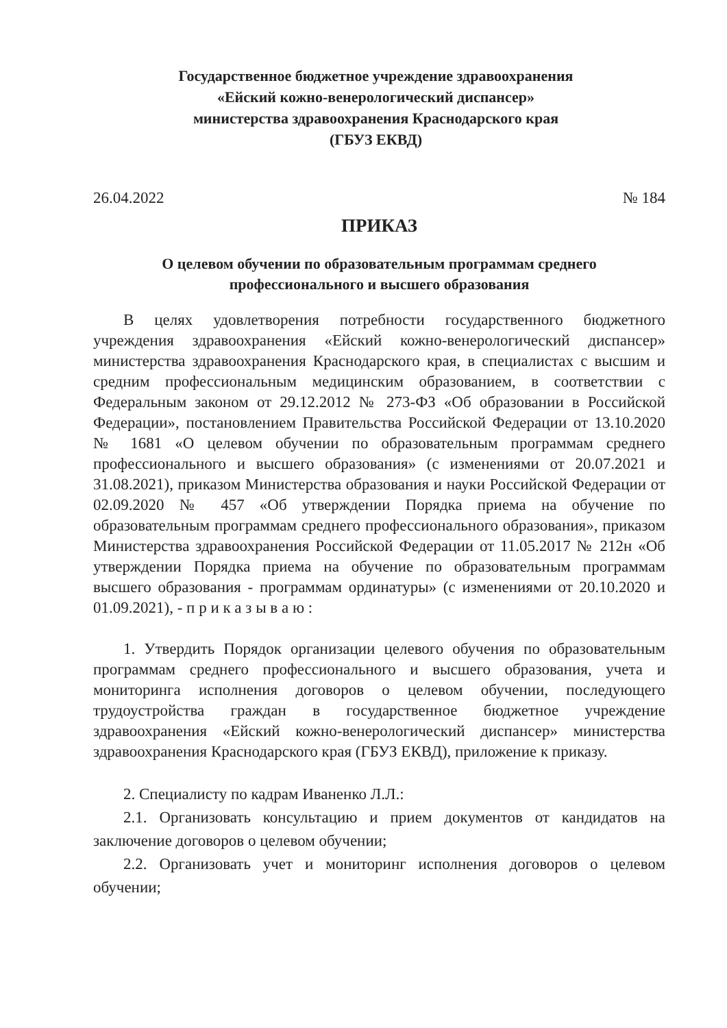Государственное бюджетное учреждение здравоохранения
«Ейский кожно-венерологический диспансер»
министерства здравоохранения Краснодарского края
(ГБУЗ ЕКВД)
26.04.2022 № 184
ПРИКАЗ
О целевом обучении по образовательным программам среднего
профессионального и высшего образования
В целях удовлетворения потребности государственного бюджетного учреждения здравоохранения «Ейский кожно-венерологический диспансер» министерства здравоохранения Краснодарского края, в специалистах с высшим и средним профессиональным медицинским образованием, в соответствии с Федеральным законом от 29.12.2012 № 273-ФЗ «Об образовании в Российской Федерации», постановлением Правительства Российской Федерации от 13.10.2020 № 1681 «О целевом обучении по образовательным программам среднего профессионального и высшего образования» (с изменениями от 20.07.2021 и 31.08.2021), приказом Министерства образования и науки Российской Федерации от 02.09.2020 № 457 «Об утверждении Порядка приема на обучение по образовательным программам среднего профессионального образования», приказом Министерства здравоохранения Российской Федерации от 11.05.2017 № 212н «Об утверждении Порядка приема на обучение по образовательным программам высшего образования - программам ординатуры» (с изменениями от 20.10.2020 и 01.09.2021), - п р и к а з ы в а ю :
1. Утвердить Порядок организации целевого обучения по образовательным программам среднего профессионального и высшего образования, учета и мониторинга исполнения договоров о целевом обучении, последующего трудоустройства граждан в государственное бюджетное учреждение здравоохранения «Ейский кожно-венерологический диспансер» министерства здравоохранения Краснодарского края (ГБУЗ ЕКВД), приложение к приказу.
2. Специалисту по кадрам Иваненко Л.Л.:
2.1. Организовать консультацию и прием документов от кандидатов на заключение договоров о целевом обучении;
2.2. Организовать учет и мониторинг исполнения договоров о целевом обучении;